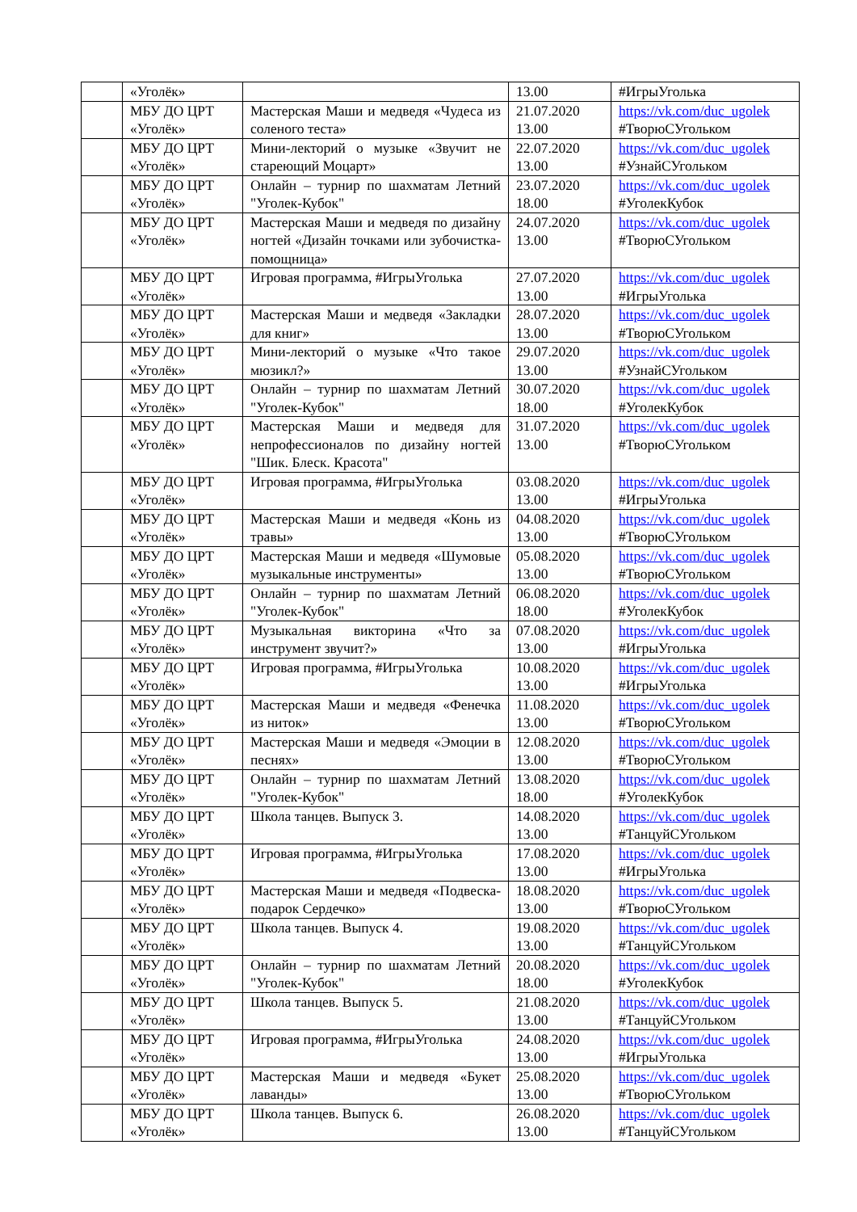| | «Уголёк» | | 13.00 | #ИгрыУголька |
| | МБУ ДО ЦРТ «Уголёк» | Мастерская Маши и медведя «Чудеса из соленого теста» | 21.07.2020 13.00 | https://vk.com/duc_ugolek #ТворюСУгольком |
| | МБУ ДО ЦРТ «Уголёк» | Мини-лекторий о музыке «Звучит не стареющий Моцарт» | 22.07.2020 13.00 | https://vk.com/duc_ugolek #УзнайСУгольком |
| | МБУ ДО ЦРТ «Уголёк» | Онлайн – турнир по шахматам Летний "Уголек-Кубок" | 23.07.2020 18.00 | https://vk.com/duc_ugolek #УголекКубок |
| | МБУ ДО ЦРТ «Уголёк» | Мастерская Маши и медведя по дизайну ногтей «Дизайн точками или зубочистка-помощница» | 24.07.2020 13.00 | https://vk.com/duc_ugolek #ТворюСУгольком |
| | МБУ ДО ЦРТ «Уголёк» | Игровая программа, #ИгрыУголька | 27.07.2020 13.00 | https://vk.com/duc_ugolek #ИгрыУголька |
| | МБУ ДО ЦРТ «Уголёк» | Мастерская Маши и медведя «Закладки для книг» | 28.07.2020 13.00 | https://vk.com/duc_ugolek #ТворюСУгольком |
| | МБУ ДО ЦРТ «Уголёк» | Мини-лекторий о музыке «Что такое мюзикл?» | 29.07.2020 13.00 | https://vk.com/duc_ugolek #УзнайСУгольком |
| | МБУ ДО ЦРТ «Уголёк» | Онлайн – турнир по шахматам Летний "Уголек-Кубок" | 30.07.2020 18.00 | https://vk.com/duc_ugolek #УголекКубок |
| | МБУ ДО ЦРТ «Уголёк» | Мастерская Маши и медведя для непрофессионалов по дизайну ногтей "Шик. Блеск. Красота" | 31.07.2020 13.00 | https://vk.com/duc_ugolek #ТворюСУгольком |
| | МБУ ДО ЦРТ «Уголёк» | Игровая программа, #ИгрыУголька | 03.08.2020 13.00 | https://vk.com/duc_ugolek #ИгрыУголька |
| | МБУ ДО ЦРТ «Уголёк» | Мастерская Маши и медведя «Конь из травы» | 04.08.2020 13.00 | https://vk.com/duc_ugolek #ТворюСУгольком |
| | МБУ ДО ЦРТ «Уголёк» | Мастерская Маши и медведя «Шумовые музыкальные инструменты» | 05.08.2020 13.00 | https://vk.com/duc_ugolek #ТворюСУгольком |
| | МБУ ДО ЦРТ «Уголёк» | Онлайн – турнир по шахматам Летний "Уголек-Кубок" | 06.08.2020 18.00 | https://vk.com/duc_ugolek #УголекКубок |
| | МБУ ДО ЦРТ «Уголёк» | Музыкальная викторина «Что за инструмент звучит?» | 07.08.2020 13.00 | https://vk.com/duc_ugolek #ИгрыУголька |
| | МБУ ДО ЦРТ «Уголёк» | Игровая программа, #ИгрыУголька | 10.08.2020 13.00 | https://vk.com/duc_ugolek #ИгрыУголька |
| | МБУ ДО ЦРТ «Уголёк» | Мастерская Маши и медведя «Фенечка из ниток» | 11.08.2020 13.00 | https://vk.com/duc_ugolek #ТворюСУгольком |
| | МБУ ДО ЦРТ «Уголёк» | Мастерская Маши и медведя «Эмоции в песнях» | 12.08.2020 13.00 | https://vk.com/duc_ugolek #ТворюСУгольком |
| | МБУ ДО ЦРТ «Уголёк» | Онлайн – турнир по шахматам Летний "Уголек-Кубок" | 13.08.2020 18.00 | https://vk.com/duc_ugolek #УголекКубок |
| | МБУ ДО ЦРТ «Уголёк» | Школа танцев. Выпуск 3. | 14.08.2020 13.00 | https://vk.com/duc_ugolek #ТанцуйСУгольком |
| | МБУ ДО ЦРТ «Уголёк» | Игровая программа, #ИгрыУголька | 17.08.2020 13.00 | https://vk.com/duc_ugolek #ИгрыУголька |
| | МБУ ДО ЦРТ «Уголёк» | Мастерская Маши и медведя «Подвеска-подарок Сердечко» | 18.08.2020 13.00 | https://vk.com/duc_ugolek #ТворюСУгольком |
| | МБУ ДО ЦРТ «Уголёк» | Школа танцев. Выпуск 4. | 19.08.2020 13.00 | https://vk.com/duc_ugolek #ТанцуйСУгольком |
| | МБУ ДО ЦРТ «Уголёк» | Онлайн – турнир по шахматам Летний "Уголек-Кубок" | 20.08.2020 18.00 | https://vk.com/duc_ugolek #УголекКубок |
| | МБУ ДО ЦРТ «Уголёк» | Школа танцев. Выпуск 5. | 21.08.2020 13.00 | https://vk.com/duc_ugolek #ТанцуйСУгольком |
| | МБУ ДО ЦРТ «Уголёк» | Игровая программа, #ИгрыУголька | 24.08.2020 13.00 | https://vk.com/duc_ugolek #ИгрыУголька |
| | МБУ ДО ЦРТ «Уголёк» | Мастерская Маши и медведя «Букет лаванды» | 25.08.2020 13.00 | https://vk.com/duc_ugolek #ТворюСУгольком |
| | МБУ ДО ЦРТ «Уголёк» | Школа танцев. Выпуск 6. | 26.08.2020 13.00 | https://vk.com/duc_ugolek #ТанцуйСУгольком |